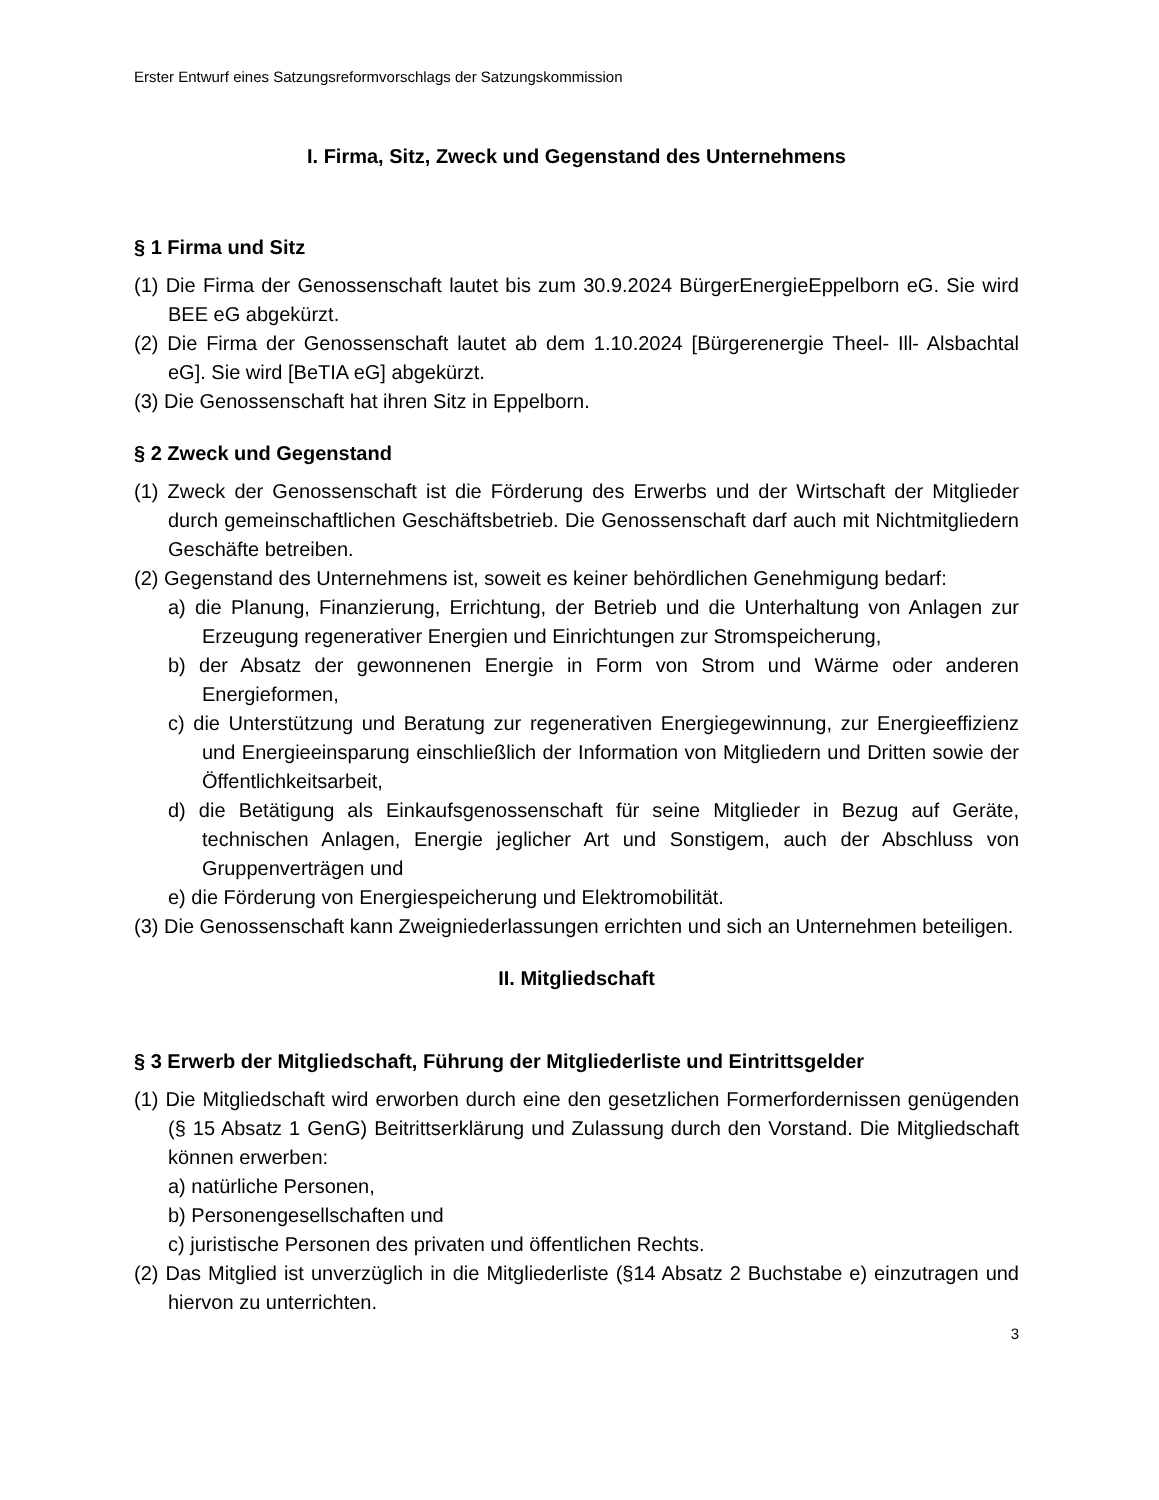Erster Entwurf eines Satzungsreformvorschlags der Satzungskommission
I. Firma, Sitz, Zweck und Gegenstand des Unternehmens
§ 1 Firma und Sitz
(1) Die Firma der Genossenschaft lautet bis zum 30.9.2024 BürgerEnergieEppelborn eG. Sie wird BEE eG abgekürzt.
(2) Die Firma der Genossenschaft lautet ab dem 1.10.2024 [Bürgerenergie Theel- Ill- Alsbachtal eG]. Sie wird [BeTIA eG] abgekürzt.
(3) Die Genossenschaft hat ihren Sitz in Eppelborn.
§ 2 Zweck und Gegenstand
(1) Zweck der Genossenschaft ist die Förderung des Erwerbs und der Wirtschaft der Mitglieder durch gemeinschaftlichen Geschäftsbetrieb. Die Genossenschaft darf auch mit Nichtmitgliedern Geschäfte betreiben.
(2) Gegenstand des Unternehmens ist, soweit es keiner behördlichen Genehmigung bedarf:
a) die Planung, Finanzierung, Errichtung, der Betrieb und die Unterhaltung von Anlagen zur Erzeugung regenerativer Energien und Einrichtungen zur Stromspeicherung,
b) der Absatz der gewonnenen Energie in Form von Strom und Wärme oder anderen Energieformen,
c) die Unterstützung und Beratung zur regenerativen Energiegewinnung, zur Energieeffizienz und Energieeinsparung einschließlich der Information von Mitgliedern und Dritten sowie der Öffentlichkeitsarbeit,
d) die Betätigung als Einkaufsgenossenschaft für seine Mitglieder in Bezug auf Geräte, technischen Anlagen, Energie jeglicher Art und Sonstigem, auch der Abschluss von Gruppenverträgen und
e) die Förderung von Energiespeicherung und Elektromobilität.
(3) Die Genossenschaft kann Zweigniederlassungen errichten und sich an Unternehmen beteiligen.
II. Mitgliedschaft
§ 3 Erwerb der Mitgliedschaft, Führung der Mitgliederliste und Eintrittsgelder
(1) Die Mitgliedschaft wird erworben durch eine den gesetzlichen Formerfordernissen genügenden (§ 15 Absatz 1 GenG) Beitrittserklärung und Zulassung durch den Vorstand. Die Mitgliedschaft können erwerben:
a) natürliche Personen,
b) Personengesellschaften und
c) juristische Personen des privaten und öffentlichen Rechts.
(2) Das Mitglied ist unverzüglich in die Mitgliederliste (§14 Absatz 2 Buchstabe e) einzutragen und hiervon zu unterrichten.
3